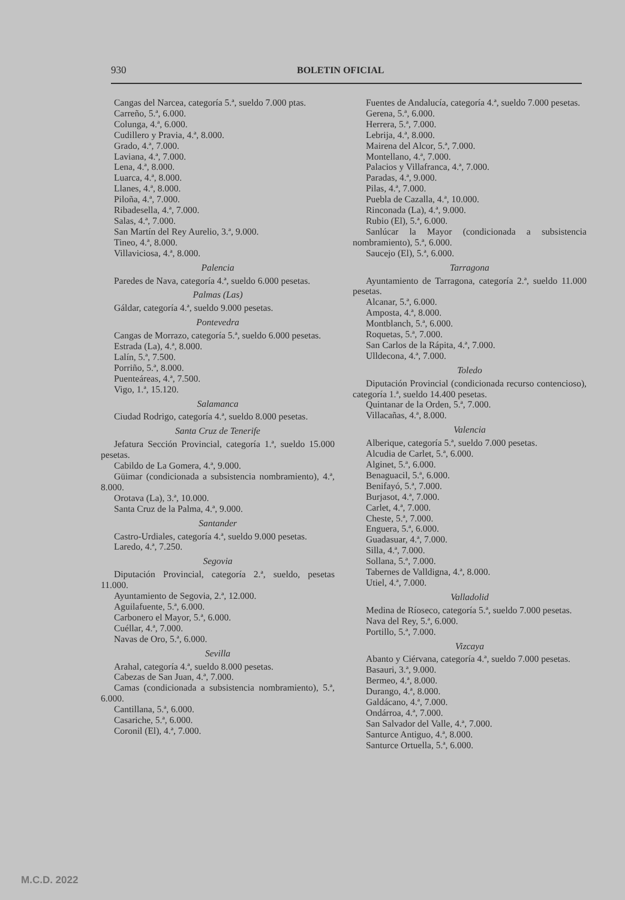930 BOLETIN OFICIAL
Cangas del Narcea, categoría 5.ª, sueldo 7.000 ptas.
Carreño, 5.ª, 6.000.
Colunga, 4.ª, 6.000.
Cudillero y Pravia, 4.ª, 8.000.
Grado, 4.ª, 7.000.
Laviana, 4.ª, 7.000.
Lena, 4.ª, 8.000.
Luarca, 4.ª, 8.000.
Llanes, 4.ª, 8.000.
Piloña, 4.ª, 7.000.
Ribadesella, 4.ª, 7.000.
Salas, 4.ª, 7.000.
San Martín del Rey Aurelio, 3.ª, 9.000.
Tineo, 4.ª, 8.000.
Villaviciosa, 4.ª, 8.000.
Palencia
Paredes de Nava, categoría 4.ª, sueldo 6.000 pesetas.
Palmas (Las)
Gáldar, categoría 4.ª, sueldo 9.000 pesetas.
Pontevedra
Cangas de Morrazo, categoría 5.ª, sueldo 6.000 pesetas.
Estrada (La), 4.ª, 8.000.
Lalín, 5.ª, 7.500.
Porriño, 5.ª, 8.000.
Puenteáreas, 4.ª, 7.500.
Vigo, 1.ª, 15.120.
Salamanca
Ciudad Rodrigo, categoría 4.ª, sueldo 8.000 pesetas.
Santa Cruz de Tenerife
Jefatura Sección Provincial, categoría 1.ª, sueldo 15.000 pesetas.
Cabildo de La Gomera, 4.ª, 9.000.
Güimar (condicionada a subsistencia nombramiento), 4.ª, 8.000.
Orotava (La), 3.ª, 10.000.
Santa Cruz de la Palma, 4.ª, 9.000.
Santander
Castro-Urdiales, categoría 4.ª, sueldo 9.000 pesetas.
Laredo, 4.ª, 7.250.
Segovia
Diputación Provincial, categoría 2.ª, sueldo, pesetas 11.000.
Ayuntamiento de Segovia, 2.ª, 12.000.
Aguilafuente, 5.ª, 6.000.
Carbonero el Mayor, 5.ª, 6.000.
Cuéllar, 4.ª, 7.000.
Navas de Oro, 5.ª, 6.000.
Sevilla
Arahal, categoría 4.ª, sueldo 8.000 pesetas.
Cabezas de San Juan, 4.ª, 7.000.
Camas (condicionada a subsistencia nombramiento), 5.ª, 6.000.
Cantillana, 5.ª, 6.000.
Casariche, 5.ª, 6.000.
Coronil (El), 4.ª, 7.000.
Fuentes de Andalucía, categoría 4.ª, sueldo 7.000 pesetas.
Gerena, 5.ª, 6.000.
Herrera, 5.ª, 7.000.
Lebrija, 4.ª, 8.000.
Mairena del Alcor, 5.ª, 7.000.
Montellano, 4.ª, 7.000.
Palacios y Villafranca, 4.ª, 7.000.
Paradas, 4.ª, 9.000.
Pilas, 4.ª, 7.000.
Puebla de Cazalla, 4.ª, 10.000.
Rinconada (La), 4.ª, 9.000.
Rubio (El), 5.ª, 6.000.
Sanlúcar la Mayor (condicionada a subsistencia nombramiento), 5.ª, 6.000.
Saucejo (El), 5.ª, 6.000.
Tarragona
Ayuntamiento de Tarragona, categoría 2.ª, sueldo 11.000 pesetas.
Alcanar, 5.ª, 6.000.
Amposta, 4.ª, 8.000.
Montblanch, 5.ª, 6.000.
Roquetas, 5.ª, 7.000.
San Carlos de la Rápita, 4.ª, 7.000.
Ulldecona, 4.ª, 7.000.
Toledo
Diputación Provincial (condicionada recurso contencioso), categoría 1.ª, sueldo 14.400 pesetas.
Quintanar de la Orden, 5.ª, 7.000.
Villacañas, 4.ª, 8.000.
Valencia
Alberique, categoría 5.ª, sueldo 7.000 pesetas.
Alcudia de Carlet, 5.ª, 6.000.
Alginet, 5.ª, 6.000.
Benaguacil, 5.ª, 6.000.
Benifayó, 5.ª, 7.000.
Burjasot, 4.ª, 7.000.
Carlet, 4.ª, 7.000.
Cheste, 5.ª, 7.000.
Enguera, 5.ª, 6.000.
Guadasuar, 4.ª, 7.000.
Silla, 4.ª, 7.000.
Sollana, 5.ª, 7.000.
Tabernes de Valldigna, 4.ª, 8.000.
Utiel, 4.ª, 7.000.
Valladolid
Medina de Ríoseco, categoría 5.ª, sueldo 7.000 pesetas.
Nava del Rey, 5.ª, 6.000.
Portillo, 5.ª, 7.000.
Vizcaya
Abanto y Ciérvana, categoría 4.ª, sueldo 7.000 pesetas.
Basauri, 3.ª, 9.000.
Bermeo, 4.ª, 8.000.
Durango, 4.ª, 8.000.
Galdácano, 4.ª, 7.000.
Ondárroa, 4.ª, 7.000.
San Salvador del Valle, 4.ª, 7.000.
Santurce Antiguo, 4.ª, 8.000.
Santurce Ortuella, 5.ª, 6.000.
M.C.D. 2022